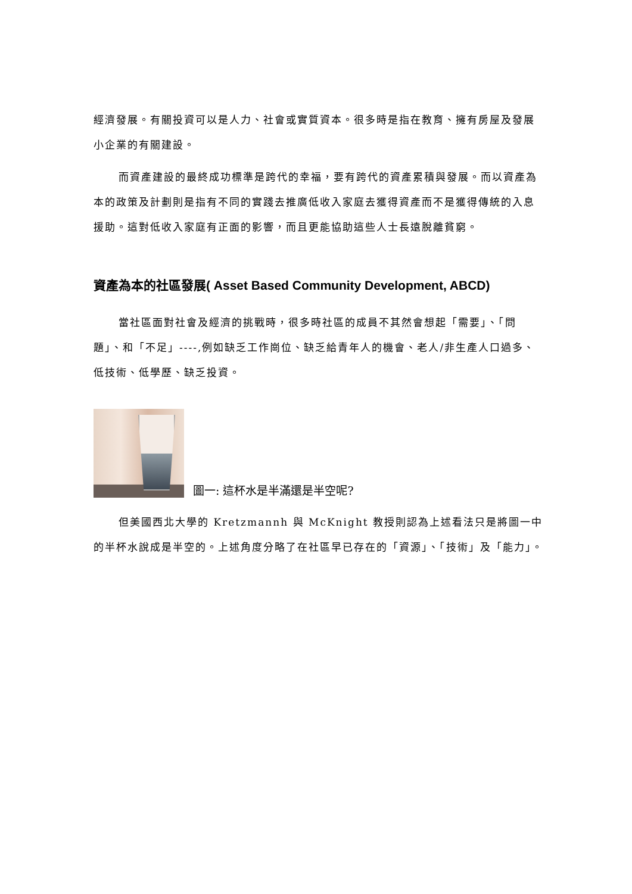經濟發展。有關投資可以是人力、社會或實質資本。很多時是指在教育、擁有房屋及發展小企業的有關建設。
而資產建設的最終成功標準是跨代的幸福，要有跨代的資產累積與發展。而以資產為本的政策及計劃則是指有不同的實踐去推廣低收入家庭去獲得資產而不是獲得傳統的入息援助。這對低收入家庭有正面的影響，而且更能協助這些人士長遠脫離貧窮。
資產為本的社區發展( Asset Based Community Development, ABCD)
當社區面對社會及經濟的挑戰時，很多時社區的成員不其然會想起「需要」、「問題」、和「不足」----,例如缺乏工作崗位、缺乏給青年人的機會、老人/非生產人口過多、低技術、低學歷、缺乏投資。
圖一: 這杯水是半滿還是半空呢?
但美國西北大學的 Kretzmannh 與 McKnight 教授則認為上述看法只是將圖一中的半杯水說成是半空的。上述角度分略了在社區早已存在的「資源」、「技術」及「能力」。